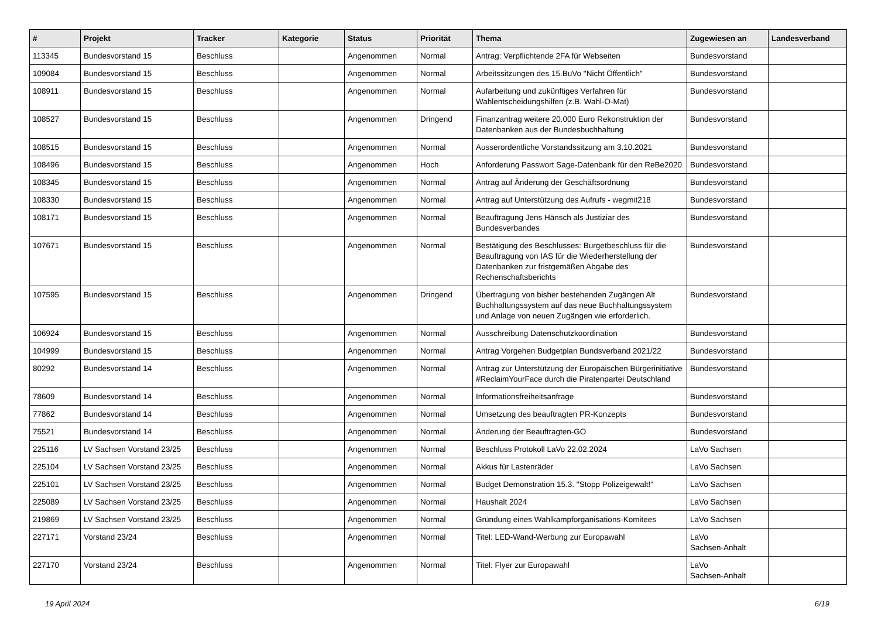| # | Projekt | Tracker | Kategorie | Status | Priorität | Thema | Zugewiesen an | Landesverband |
| --- | --- | --- | --- | --- | --- | --- | --- | --- |
| 113345 | Bundesvorstand 15 | Beschluss | | Angenommen | Normal | Antrag: Verpflichtende 2FA für Webseiten | Bundesvorstand | |
| 109084 | Bundesvorstand 15 | Beschluss | | Angenommen | Normal | Arbeitssitzungen des 15.BuVo "Nicht Öffentlich" | Bundesvorstand | |
| 108911 | Bundesvorstand 15 | Beschluss | | Angenommen | Normal | Aufarbeitung und zukünftiges Verfahren für Wahlentscheidungshilfen (z.B. Wahl-O-Mat) | Bundesvorstand | |
| 108527 | Bundesvorstand 15 | Beschluss | | Angenommen | Dringend | Finanzantrag weitere 20.000 Euro Rekonstruktion der Datenbanken aus der Bundesbuchhaltung | Bundesvorstand | |
| 108515 | Bundesvorstand 15 | Beschluss | | Angenommen | Normal | Ausserordentliche Vorstandssitzung am 3.10.2021 | Bundesvorstand | |
| 108496 | Bundesvorstand 15 | Beschluss | | Angenommen | Hoch | Anforderung Passwort Sage-Datenbank für den ReBe2020 | Bundesvorstand | |
| 108345 | Bundesvorstand 15 | Beschluss | | Angenommen | Normal | Antrag auf Änderung der Geschäftsordnung | Bundesvorstand | |
| 108330 | Bundesvorstand 15 | Beschluss | | Angenommen | Normal | Antrag auf Unterstützung des Aufrufs - wegmit218 | Bundesvorstand | |
| 108171 | Bundesvorstand 15 | Beschluss | | Angenommen | Normal | Beauftragung Jens Hänsch als Justiziar des Bundesverbandes | Bundesvorstand | |
| 107671 | Bundesvorstand 15 | Beschluss | | Angenommen | Normal | Bestätigung des Beschlusses: Burgetbeschluss für die Beauftragung von IAS für die Wiederherstellung der Datenbanken zur fristgemäßen Abgabe des Rechenschaftsberichts | Bundesvorstand | |
| 107595 | Bundesvorstand 15 | Beschluss | | Angenommen | Dringend | Übertragung von bisher bestehenden Zugängen Alt Buchhaltungssystem auf das neue Buchhaltungssystem und Anlage von neuen Zugängen wie erforderlich. | Bundesvorstand | |
| 106924 | Bundesvorstand 15 | Beschluss | | Angenommen | Normal | Ausschreibung Datenschutzkoordination | Bundesvorstand | |
| 104999 | Bundesvorstand 15 | Beschluss | | Angenommen | Normal | Antrag Vorgehen Budgetplan Bundsverband 2021/22 | Bundesvorstand | |
| 80292 | Bundesvorstand 14 | Beschluss | | Angenommen | Normal | Antrag zur Unterstützung der Europäischen Bürgerinitiative #ReclaimYourFace durch die Piratenpartei Deutschland | Bundesvorstand | |
| 78609 | Bundesvorstand 14 | Beschluss | | Angenommen | Normal | Informationsfreiheitsanfrage | Bundesvorstand | |
| 77862 | Bundesvorstand 14 | Beschluss | | Angenommen | Normal | Umsetzung des beauftragten PR-Konzepts | Bundesvorstand | |
| 75521 | Bundesvorstand 14 | Beschluss | | Angenommen | Normal | Änderung der Beauftragten-GO | Bundesvorstand | |
| 225116 | LV Sachsen Vorstand 23/25 | Beschluss | | Angenommen | Normal | Beschluss Protokoll LaVo 22.02.2024 | LaVo Sachsen | |
| 225104 | LV Sachsen Vorstand 23/25 | Beschluss | | Angenommen | Normal | Akkus für Lastenräder | LaVo Sachsen | |
| 225101 | LV Sachsen Vorstand 23/25 | Beschluss | | Angenommen | Normal | Budget Demonstration 15.3. "Stopp Polizeigewalt!" | LaVo Sachsen | |
| 225089 | LV Sachsen Vorstand 23/25 | Beschluss | | Angenommen | Normal | Haushalt 2024 | LaVo Sachsen | |
| 219869 | LV Sachsen Vorstand 23/25 | Beschluss | | Angenommen | Normal | Gründung eines Wahlkampforganisations-Komitees | LaVo Sachsen | |
| 227171 | Vorstand 23/24 | Beschluss | | Angenommen | Normal | Titel: LED-Wand-Werbung zur Europawahl | LaVo Sachsen-Anhalt | |
| 227170 | Vorstand 23/24 | Beschluss | | Angenommen | Normal | Titel: Flyer zur Europawahl | LaVo Sachsen-Anhalt | |
19 April 2024 6/19